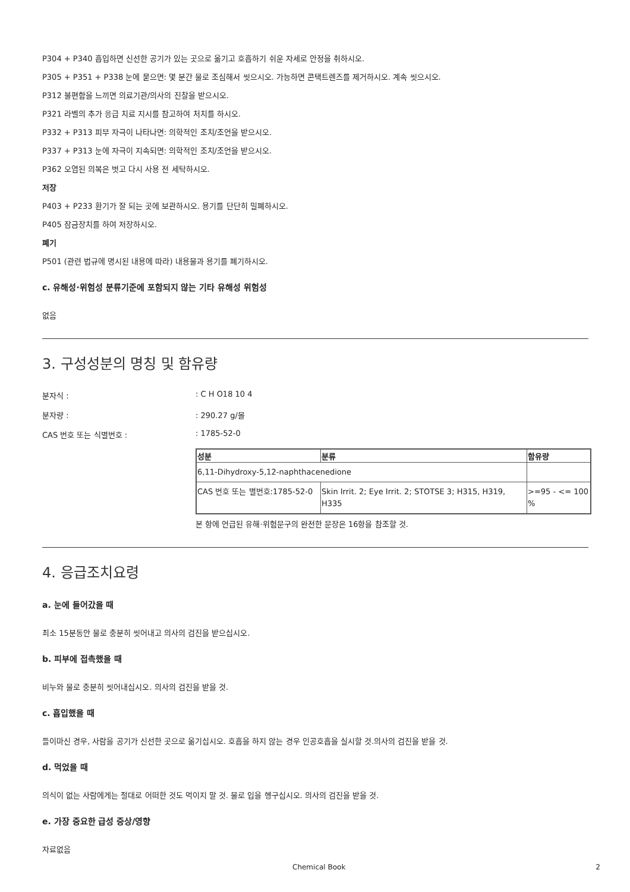P304 + P340 흡입하면 신선한 공기가 있는 곳으로 옮기고 호흡하기 쉬운 자세로 안정을 취하시오.
P305 + P351 + P338 눈에 묻으면: 몇 분간 물로 조심해서 씻으시오. 가능하면 콘택트렌즈를 제거하시오. 계속 씻으시오.
P312 불편함을 느끼면 의료기관/의사의 진찰을 받으시오.
P321 라벨의 추가 응급 치료 지시를 참고하여 처치를 하시오.
P332 + P313 피부 자극이 나타나면: 의학적인 조치/조언을 받으시오.
P337 + P313 눈에 자극이 지속되면: 의학적인 조치/조언을 받으시오.
P362 오염된 의복은 벗고 다시 사용 전 세탁하시오.
저장
P403 + P233 환기가 잘 되는 곳에 보관하시오. 용기를 단단히 밀폐하시오.
P405 잠금장치를 하여 저장하시오.
폐기
P501 (관련 법규에 명시된 내용에 따라) 내용물과 용기를 폐기하시오.
c. 유해성·위험성 분류기준에 포함되지 않는 기타 유해성 위험성
없음
3. 구성성분의 명칭 및 함유량
분자식 : : C H O18 10 4
분자량 : : 290.27 g/몰
CAS 번호 또는 식별번호 : : 1785-52-0
| 성분 | 분류 | 함유량 |
| --- | --- | --- |
| 6,11-Dihydroxy-5,12-naphthacenedione | | |
| CAS 번호 또는 별번호:1785-52-0 | Skin Irrit. 2; Eye Irrit. 2; STOTSE 3; H315, H319, H335 | >=95 - <= 100 % |
본 항에 언급된 유해·위험문구의 완전한 문장은 16항을 참조할 것.
4. 응급조치요령
a. 눈에 들어갔을 때
최소 15분동안 물로 충분히 씻어내고 의사의 검진을 받으십시오.
b. 피부에 접촉했을 때
비누와 물로 충분히 씻어내십시오. 의사의 검진을 받을 것.
c. 흡입했을 때
들이마신 경우, 사람을 공기가 신선한 곳으로 옮기십시오. 호흡을 하지 않는 경우 인공호흡을 실시할 것.의사의 검진을 받을 것.
d. 먹었을 때
의식이 없는 사람에게는 절대로 어떠한 것도 먹이지 말 것. 물로 입을 헹구십시오. 의사의 검진을 받을 것.
e. 가장 중요한 급성 증상/영향
자료없음
Chemical Book 2